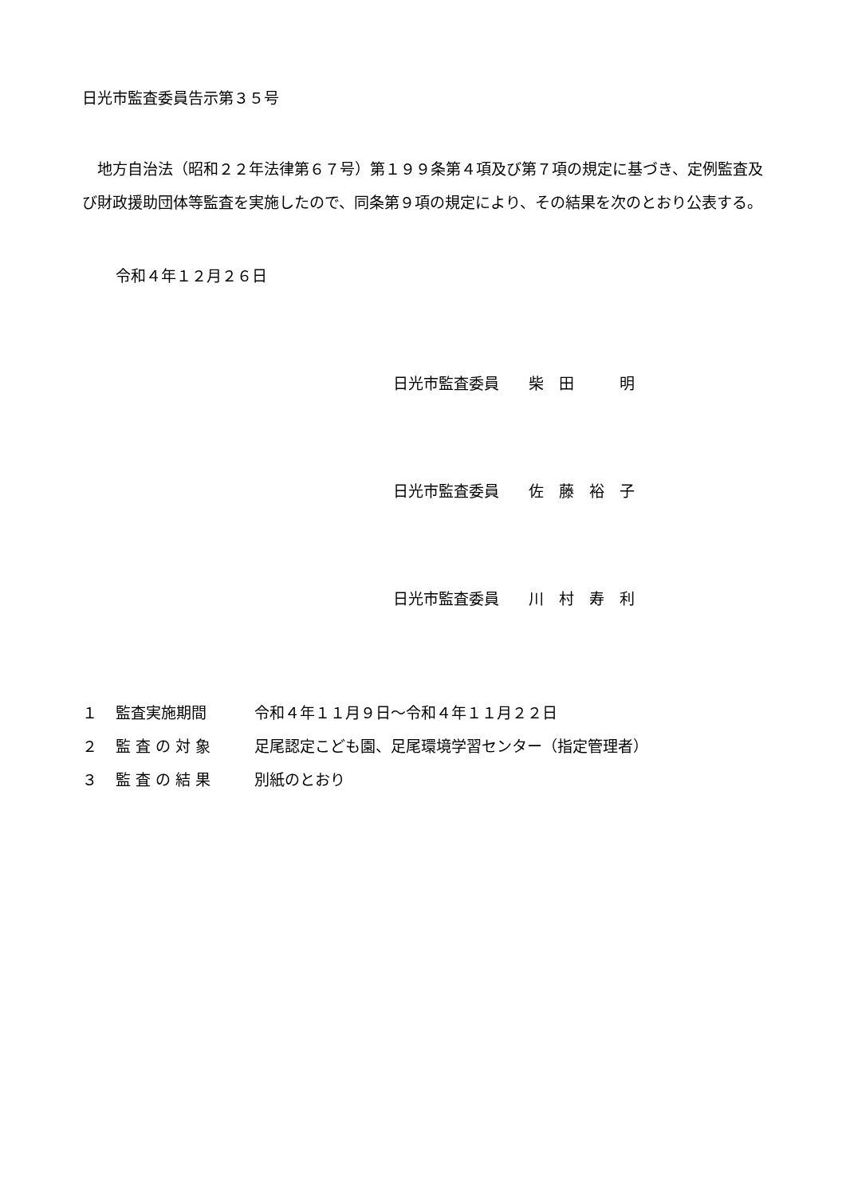日光市監査委員告示第３５号
地方自治法（昭和２２年法律第６７号）第１９９条第４項及び第７項の規定に基づき、定例監査及び財政援助団体等監査を実施したので、同条第９項の規定により、その結果を次のとおり公表する。
令和４年１２月２６日
日光市監査委員 柴　田　　　明
日光市監査委員 佐　藤　裕　子
日光市監査委員 川　村　寿　利
| １ | 監査実施期間 | 令和４年１１月９日～令和４年１１月２２日 |
| ２ | 監 査 の 対 象 | 足尾認定こども園、足尾環境学習センター（指定管理者） |
| ３ | 監 査 の 結 果 | 別紙のとおり |